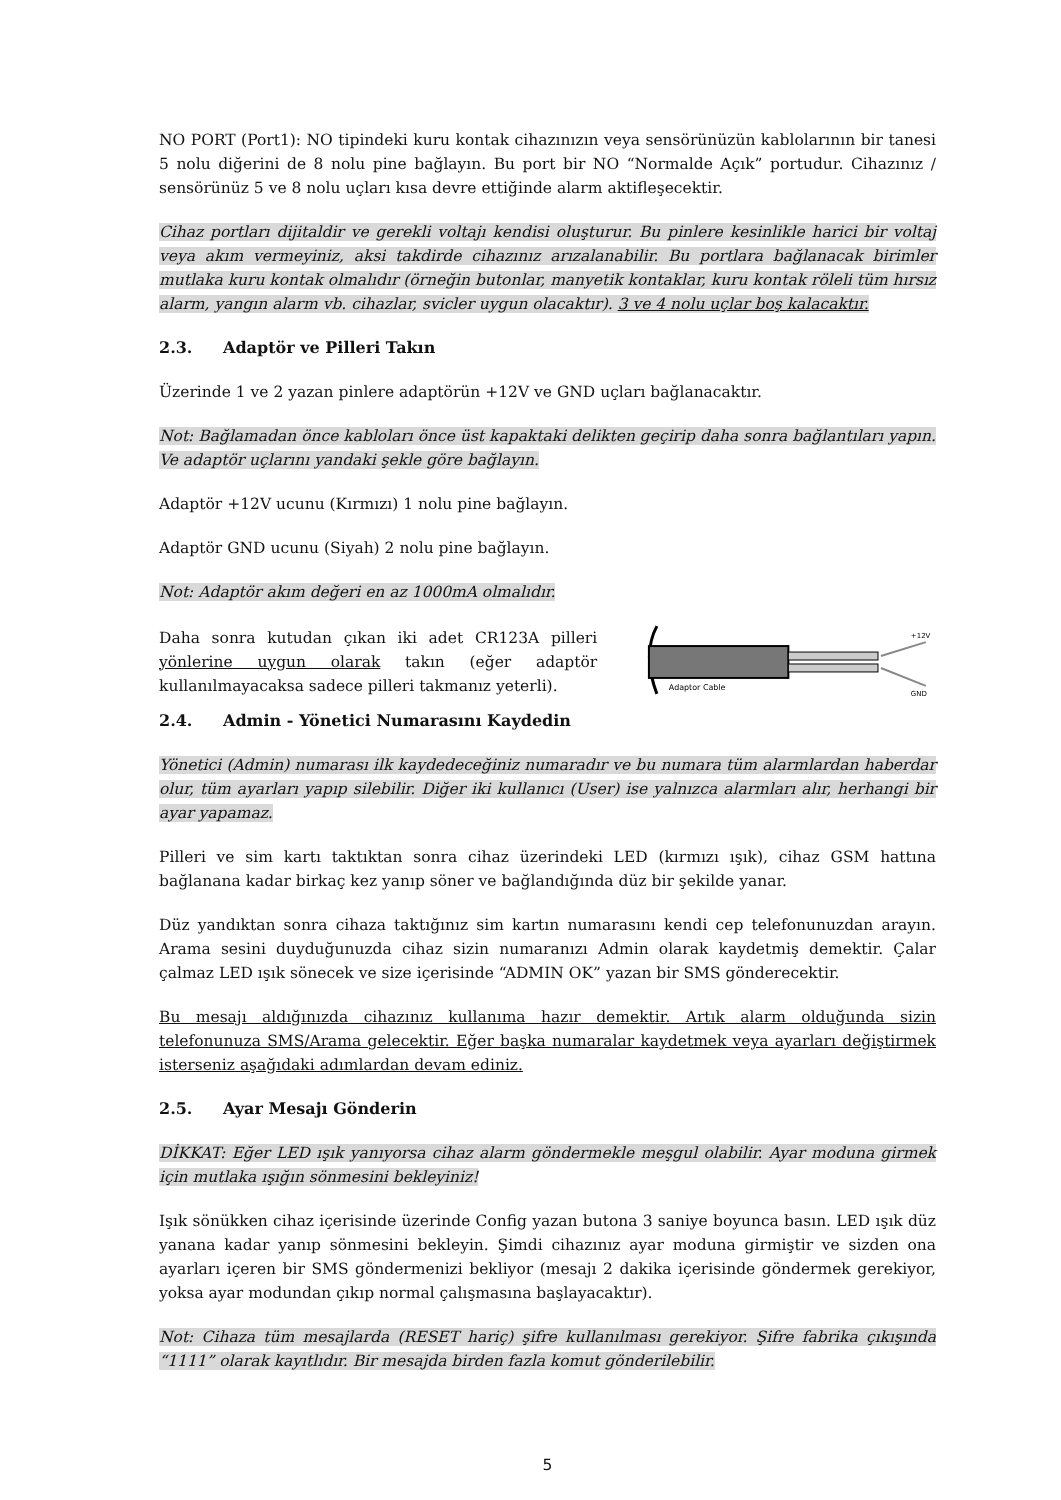NO PORT (Port1): NO tipindeki kuru kontak cihazınızın veya sensörünüzün kablolarının bir tanesi 5 nolu diğerini de 8 nolu pine bağlayın. Bu port bir NO “Normalde Açık” portudur. Cihazınız / sensörünüz 5 ve 8 nolu uçları kısa devre ettiğinde alarm aktifleşecektir.
Cihaz portları dijitaldir ve gerekli voltajı kendisi oluşturur. Bu pinlere kesinlikle harici bir voltaj veya akım vermeyiniz, aksi takdirde cihazınız arızalanabilir. Bu portlara bağlanacak birimler mutlaka kuru kontak olmalıdır (örneğin butonlar, manyetik kontaklar, kuru kontak röleli tüm hırsız alarm, yangın alarm vb. cihazlar, svicler uygun olacaktır). 3 ve 4 nolu uçlar boş kalacaktır.
2.3. Adaptör ve Pilleri Takın
Üzerinde 1 ve 2 yazan pinlere adaptörün +12V ve GND uçları bağlanacaktır.
Not: Bağlamadan önce kabloları önce üst kapaktaki delikten geçirip daha sonra bağlantıları yapın. Ve adaptör uçlarını yandaki şekle göre bağlayın.
Adaptör +12V ucunu (Kırmızı) 1 nolu pine bağlayın.
Adaptör GND ucunu (Siyah) 2 nolu pine bağlayın.
Not: Adaptör akım değeri en az 1000mA olmalıdır.
Daha sonra kutudan çıkan iki adet CR123A pilleri yönlerine uygun olarak takın (eğer adaptör kullanılmayacaksa sadece pilleri takmanız yeterli).
Adaptor Cable
+12V
GND
2.4. Admin - Yönetici Numarasını Kaydedin
Yönetici (Admin) numarası ilk kaydedeceğiniz numaradır ve bu numara tüm alarmlardan haberdar olur, tüm ayarları yapıp silebilir. Diğer iki kullanıcı (User) ise yalnızca alarmları alır, herhangi bir ayar yapamaz.
Pilleri ve sim kartı taktıktan sonra cihaz üzerindeki LED (kırmızı ışık), cihaz GSM hattına bağlanana kadar birkaç kez yanıp söner ve bağlandığında düz bir şekilde yanar.
Düz yandıktan sonra cihaza taktığınız sim kartın numarasını kendi cep telefonunuzdan arayın. Arama sesini duyduğunuzda cihaz sizin numaranızı Admin olarak kaydetmiş demektir. Çalar çalmaz LED ışık sönecek ve size içerisinde “ADMIN OK” yazan bir SMS gönderecektir.
Bu mesajı aldığınızda cihazınız kullanıma hazır demektir. Artık alarm olduğunda sizin telefonunuza SMS/Arama gelecektir. Eğer başka numaralar kaydetmek veya ayarları değiştirmek isterseniz aşağıdaki adımlardan devam ediniz.
2.5. Ayar Mesajı Gönderin
DİKKAT: Eğer LED ışık yanıyorsa cihaz alarm göndermekle meşgul olabilir. Ayar moduna girmek için mutlaka ışığın sönmesini bekleyiniz!
Işık sönükken cihaz içerisinde üzerinde Config yazan butona 3 saniye boyunca basın. LED ışık düz yanana kadar yanıp sönmesini bekleyin. Şimdi cihazınız ayar moduna girmiştir ve sizden ona ayarları içeren bir SMS göndermenizi bekliyor (mesajı 2 dakika içerisinde göndermek gerekiyor, yoksa ayar modundan çıkıp normal çalışmasına başlayacaktır).
Not: Cihaza tüm mesajlarda (RESET hariç) şifre kullanılması gerekiyor. Şifre fabrika çıkışında “1111” olarak kayıtlıdır. Bir mesajda birden fazla komut gönderilebilir.
5